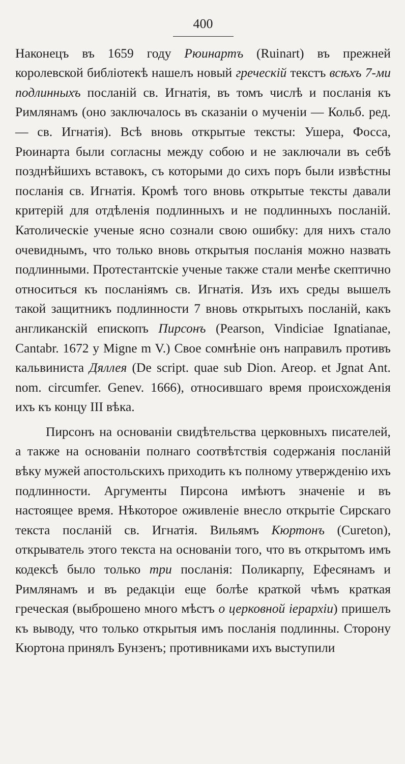400
Наконецъ въ 1659 году Рюинартъ (Ruinart) въ прежней королевской библіотекѣ нашелъ новый греческій текстъ всѣхъ 7-ми подлинныхъ посланій св. Игнатія, въ томъ числѣ и посланія къ Римлянамъ (оно заключалось въ сказаніи о мученіи — Кольб. ред. — св. Игнатія). Всѣ вновь открытые тексты: Ушера, Фосса, Рюинарта были согласны между собою и не заключали въ себѣ позднѣйшихъ вставокъ, съ которыми до сихъ поръ были извѣстны посланія св. Игнатія. Кромѣ того вновь открытые тексты давали критерій для отдѣленія подлинныхъ и не подлинныхъ посланій. Католическіе ученые ясно сознали свою ошибку: для нихъ стало очевиднымъ, что только вновь открытыя посланія можно назвать подлинными. Протестантскіе ученые также стали менѣе скептично относиться къ посланіямъ св. Игнатія. Изъ ихъ среды вышелъ такой защитникъ подлинности 7 вновь открытыхъ посланій, какъ англиканскій епископъ Пирсонъ (Pearson, Vindiciae Ignatianae, Cantabr. 1672 y Migne m V.) Свое сомнѣніе онъ направилъ противъ кальвиниста Дяллея (De script. quae sub Dion. Areop. et Jgnat Ant. nom. circumfer. Genev. 1666), относившаго время происхожденія ихъ къ концу III вѣка.
Пирсонъ на основаніи свидѣтельства церковныхъ писателей, а также на основаніи полнаго соотвѣтствія содержанія посланій вѣку мужей апостольскихъ приходить къ полному утвержденію ихъ подлинности. Аргументы Пирсона имѣютъ значеніе и въ настоящее время. Нѣкоторое оживленіе внесло открытіе Сирскаго текста посланій св. Игнатія. Вильямъ Кюртонъ (Cureton), открыватель этого текста на основаніи того, что въ открытомъ имъ кодексѣ было только три посланія: Поликарпу, Ефесянамъ и Римлянамъ и въ редакціи еще болѣе краткой чѣмъ краткая греческая (выброшено много мѣстъ о церковной іерархіи) пришелъ къ выводу, что только открытыя имъ посланія подлинны. Сторону Кюртона принялъ Бунзенъ; противниками ихъ выступили